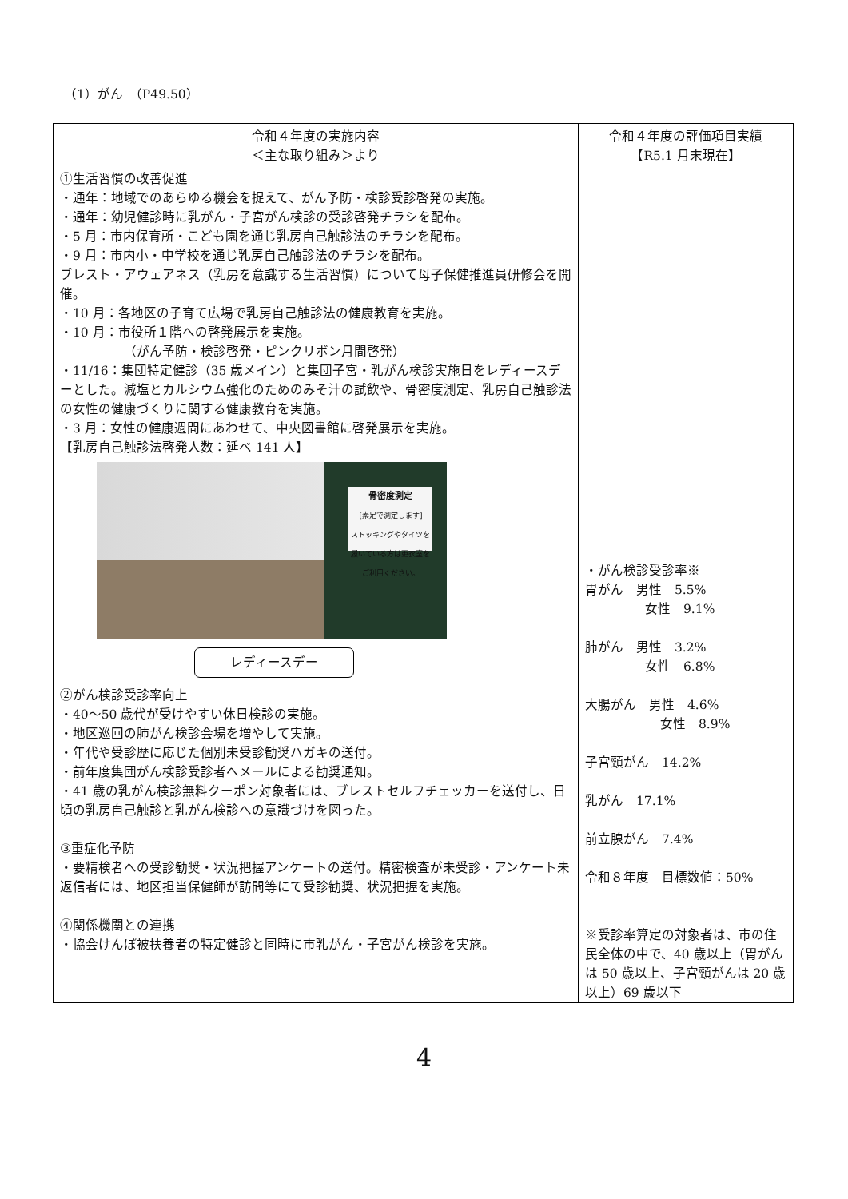（1）がん　（P49.50）
| 令和４年度の実施内容 ＜主な取り組み＞より | 令和４年度の評価項目実績 【R5.1 月末現在】 |
| --- | --- |
| ①生活習慣の改善促進 ・通年：地域でのあらゆる機会を捉えて、がん予防・検診受診啓発の実施。 ・通年：幼児健診時に乳がん・子宮がん検診の受診啓発チラシを配布。 ・5 月：市内保育所・こども園を通じ乳房自己触診法のチラシを配布。 ・9 月：市内小・中学校を通じ乳房自己触診法のチラシを配布。 ブレスト・アウェアネス（乳房を意識する生活習慣）について母子保健推進員研修会を開催。 ・10 月：各地区の子育て広場で乳房自己触診法の健康教育を実施。 ・10 月：市役所１階への啓発展示を実施。 （がん予防・検診啓発・ピンクリボン月間啓発） ・11/16：集団特定健診（35 歳メイン）と集団子宮・乳がん検診実施日をレディースデーとした。減塩とカルシウム強化のためのみそ汁の試飲や、骨密度測定、乳房自己触診法の女性の健康づくりに関する健康教育を実施。 ・3 月：女性の健康週間にあわせて、中央図書館に啓発展示を実施。 【乳房自己触診法啓発人数：延べ 141 人】 骨密度測定 [素足で測定します] ストッキングやタイツを履いている方は更衣室をご利用ください。 レディースデー ②がん検診受診率向上 ・40～50 歳代が受けやすい休日検診の実施。 ・地区巡回の肺がん検診会場を増やして実施。 ・年代や受診歴に応じた個別未受診勧奨ハガキの送付。 ・前年度集団がん検診受診者へメールによる勧奨通知。 ・41 歳の乳がん検診無料クーポン対象者には、ブレストセルフチェッカーを送付し、日頃の乳房自己触診と乳がん検診への意識づけを図った。 ③重症化予防 ・要精検者への受診勧奨・状況把握アンケートの送付。精密検査が未受診・アンケート未返信者には、地区担当保健師が訪問等にて受診勧奨、状況把握を実施。 ④関係機関との連携 ・協会けんぽ被扶養者の特定健診と同時に市乳がん・子宮がん検診を実施。 | ・がん検診受診率※ 胃がん 男性 5.5% 女性 9.1% 肺がん 男性 3.2% 女性 6.8% 大腸がん 男性 4.6% 女性 8.9% 子宮頸がん 14.2% 乳がん 17.1% 前立腺がん 7.4% 令和８年度 目標数値：50% ※受診率算定の対象者は、市の住民全体の中で、40 歳以上（胃がんは 50 歳以上、子宮頸がんは 20 歳以上）69 歳以下 |
4